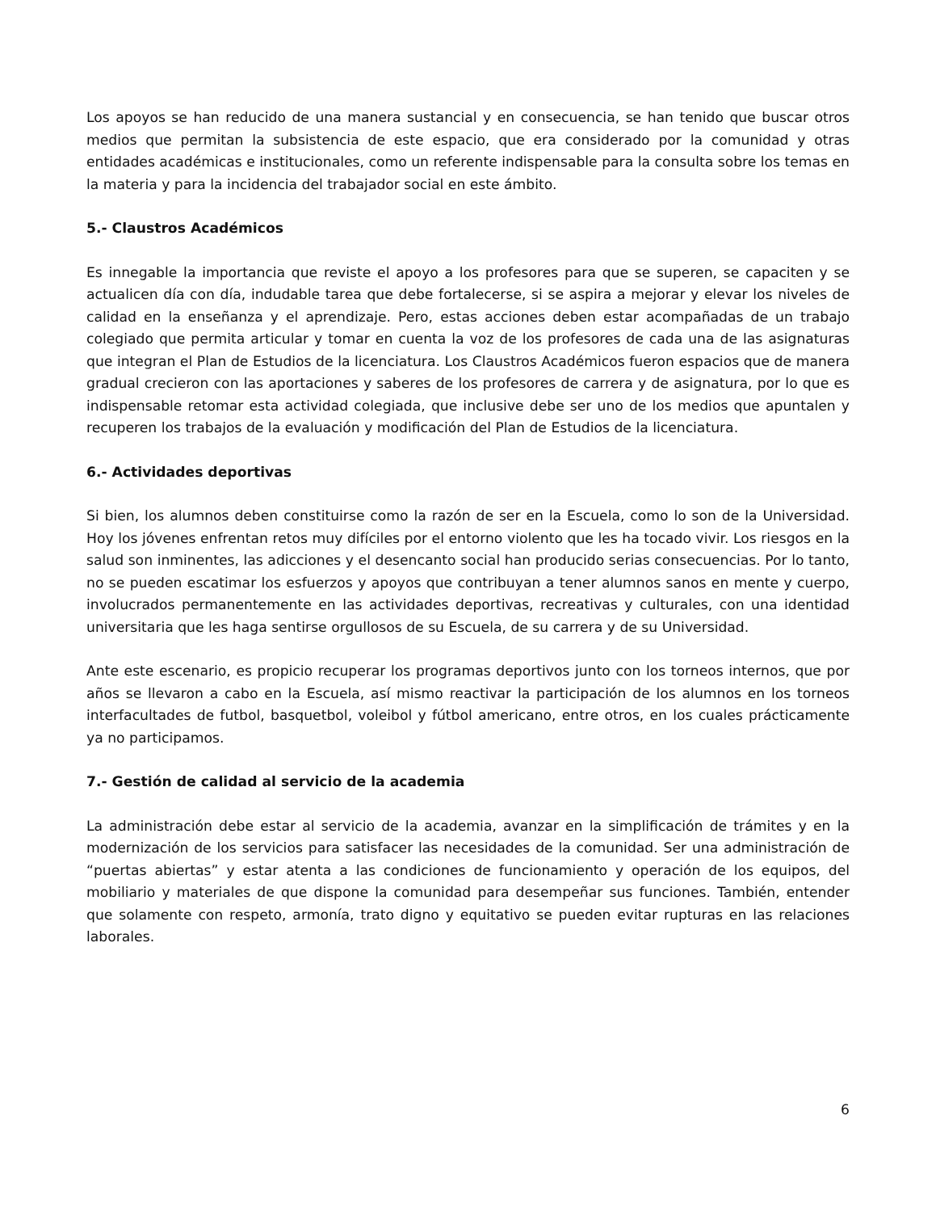Los apoyos se han reducido de una manera sustancial y en consecuencia, se han tenido que buscar otros medios que permitan la subsistencia de este espacio, que era considerado por la comunidad y otras entidades académicas e institucionales, como un referente indispensable para la consulta sobre los temas en la materia y para la incidencia del trabajador social en este ámbito.
5.- Claustros Académicos
Es innegable la importancia que reviste el apoyo a los profesores para que se superen, se capaciten y se actualicen día con día, indudable tarea que debe fortalecerse, si se aspira a mejorar y elevar los niveles de calidad en la enseñanza y el aprendizaje. Pero, estas acciones deben estar acompañadas de un trabajo colegiado que permita articular y tomar en cuenta la voz de los profesores de cada una de las asignaturas que integran el Plan de Estudios de la licenciatura. Los Claustros Académicos fueron espacios que de manera gradual crecieron con las aportaciones y saberes de los profesores de carrera y de asignatura, por lo que es indispensable retomar esta actividad colegiada, que inclusive debe ser uno de los medios que apuntalen y recuperen los trabajos de la evaluación y modificación del Plan de Estudios de la licenciatura.
6.- Actividades deportivas
Si bien, los alumnos deben constituirse como la razón de ser en la Escuela, como lo son de la Universidad. Hoy los jóvenes enfrentan retos muy difíciles por el entorno violento que les ha tocado vivir. Los riesgos en la salud son inminentes, las adicciones y el desencanto social han producido serias consecuencias. Por lo tanto, no se pueden escatimar los esfuerzos y apoyos que contribuyan a tener alumnos sanos en mente y cuerpo, involucrados permanentemente en las actividades deportivas, recreativas y culturales, con una identidad universitaria que les haga sentirse orgullosos de su Escuela, de su carrera y de su Universidad.
Ante este escenario, es propicio recuperar los programas deportivos junto con los torneos internos, que por años se llevaron a cabo en la Escuela, así mismo reactivar la participación de los alumnos en los torneos interfacultades de futbol, basquetbol, voleibol y fútbol americano, entre otros, en los cuales prácticamente ya no participamos.
7.- Gestión de calidad al servicio de la academia
La administración debe estar al servicio de la academia, avanzar en la simplificación de trámites y en la modernización de los servicios para satisfacer las necesidades de la comunidad. Ser una administración de “puertas abiertas” y estar atenta a las condiciones de funcionamiento y operación de los equipos, del mobiliario y materiales de que dispone la comunidad para desempeñar sus funciones. También, entender que solamente con respeto, armonía, trato digno y equitativo se pueden evitar rupturas en las relaciones laborales.
6